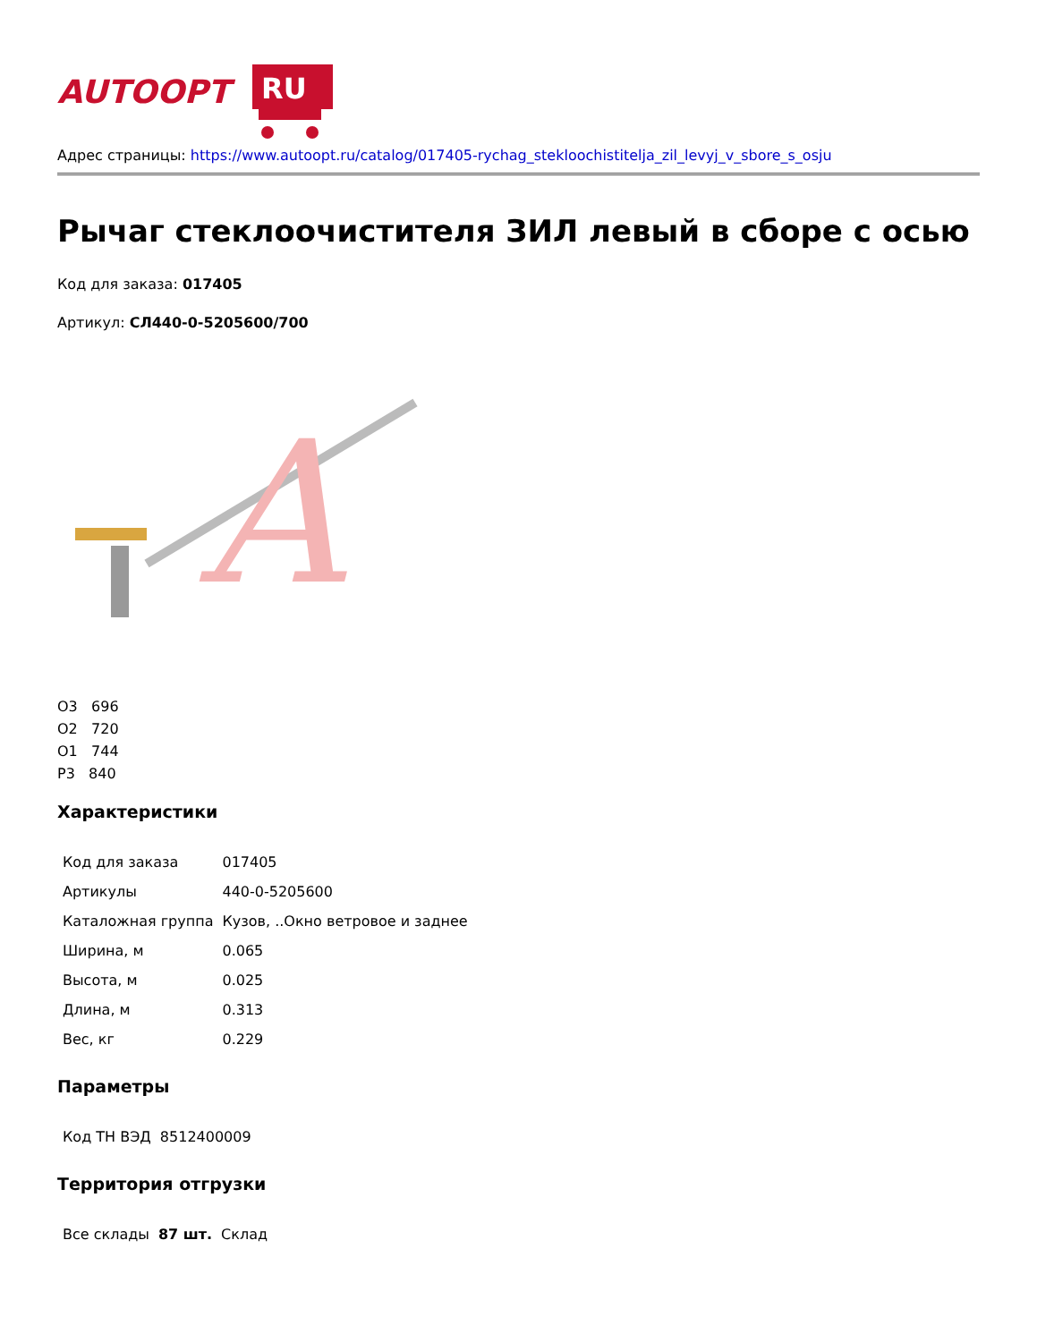AUTOOPT
RU
Адрес страницы: https://www.autoopt.ru/catalog/017405-rychag_stekloochistitelja_zil_levyj_v_sbore_s_osju
Рычаг стеклоочистителя ЗИЛ левый в сборе с осью
Код для заказа: 017405
Артикул: СЛ440-0-5205600/700
A
О3 696
О2 720
О1 744
Р3 840
Характеристики
| Код для заказа | 017405 |
| Артикулы | 440-0-5205600 |
| Каталожная группа | Кузов, ..Окно ветровое и заднее |
| Ширина, м | 0.065 |
| Высота, м | 0.025 |
| Длина, м | 0.313 |
| Вес, кг | 0.229 |
Параметры
| Код ТН ВЭД | 8512400009 |
Территория отгрузки
| Все склады | 87 шт. | Склад |